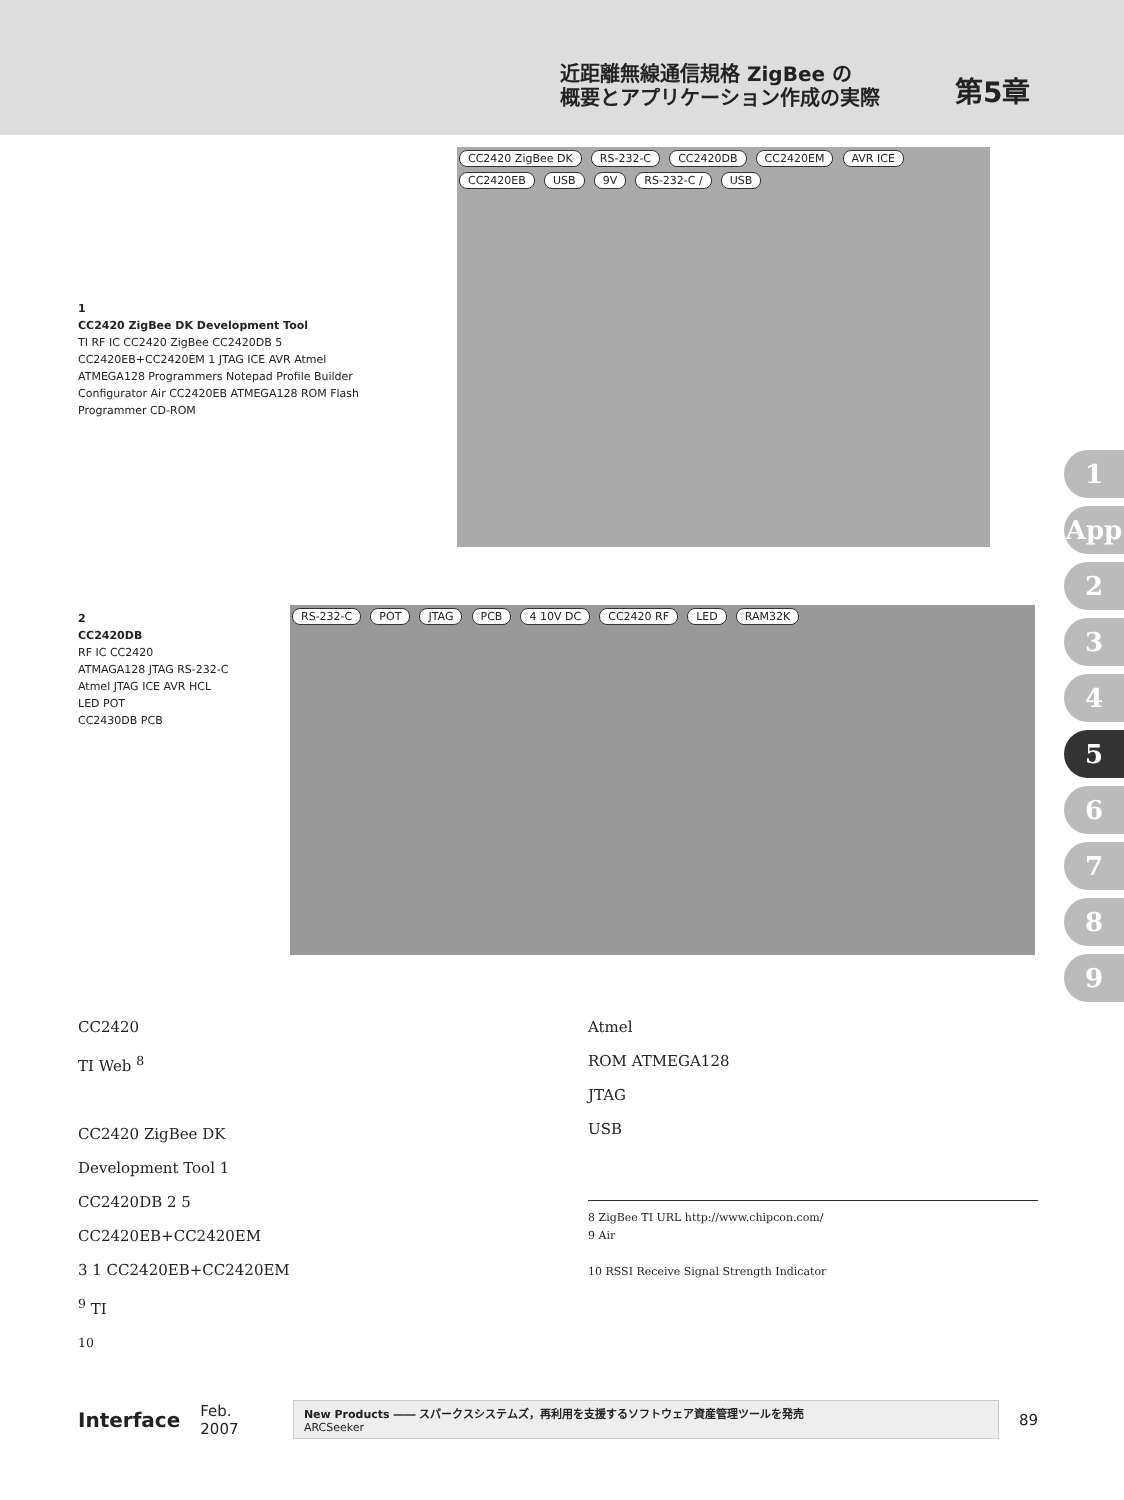近距離無線通信規格 ZigBee の
概要とアプリケーション作成の実際
第5章
1
CC2420 ZigBee DK Development Tool
TI RF IC CC2420 ZigBee CC2420DB 5 CC2420EB+CC2420EM 1 JTAG ICE AVR Atmel ATMEGA128 Programmers Notepad Profile Builder Configurator Air CC2420EB ATMEGA128 ROM Flash Programmer CD-ROM
CC2420 ZigBee DK RS-232-C CC2420DB CC2420EM AVR ICE CC2420EB USB 9V RS-232-C / USB
2
CC2420DB
RF IC CC2420
ATMAGA128 JTAG RS-232-C
Atmel JTAG ICE AVR HCL
LED POT
CC2430DB PCB
RS-232-C POT JTAG PCB 4 10V DC CC2420 RF LED RAM32K
1
App
2
3
4
5
6
7
8
9
CC2420
TI Web <sup>8</sup>
CC2420 ZigBee DK
Development Tool 1
CC2420DB 2 5
CC2420EB+CC2420EM
3 1 CC2420EB+CC2420EM
<sup>9</sup> TI
<sup>10</sup>
Atmel
ROM ATMEGA128
JTAG
USB
8 ZigBee TI URL http://www.chipcon.com/
9 Air
10 RSSI Receive Signal Strength Indicator
Interface Feb. 2007
New Products ―― スパークスシステムズ，再利用を支援するソフトウェア資産管理ツールを発売
ARCSeeker
89